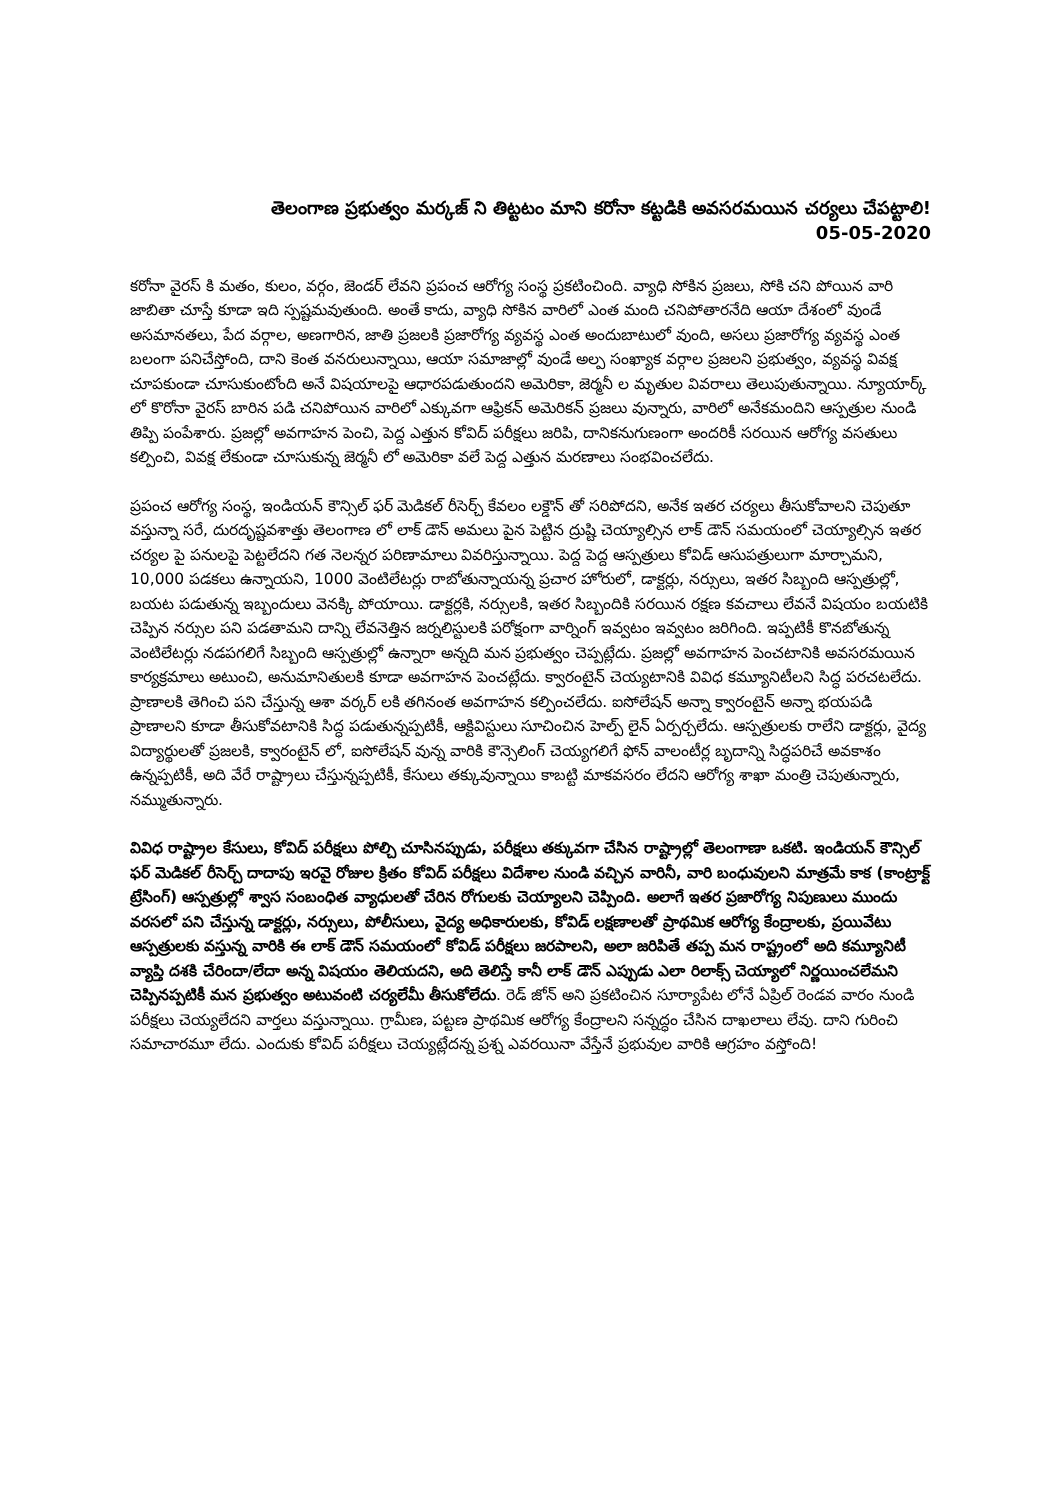తెలంగాణ ప్రభుత్వం మర్కజ్ ని తిట్టటం మాని కరోనా కట్టడికి అవసరమయిన చర్యలు చేపట్టాలి!
05-05-2020
కరోనా వైరస్ కి మతం, కులం, వర్గం, జెండర్ లేవని ప్రపంచ ఆరోగ్య సంస్థ ప్రకటించింది. వ్యాధి సోకిన ప్రజలు, సోకి చని పోయిన వారి జాబితా చూస్తే కూడా ఇది స్పష్టమవుతుంది. అంతే కాదు, వ్యాధి సోకిన వారిలో ఎంత మంది చనిపోతారనేది ఆయా దేశంలో వుండే అసమానతలు, పేద వర్గాల, అణగారిన, జాతి ప్రజలకి ప్రజారోగ్య వ్యవస్థ ఎంత అందుబాటులో వుంది, అసలు ప్రజారోగ్య వ్యవస్థ ఎంత బలంగా పనిచేస్తోంది, దాని కెంత వనరులున్నాయి, ఆయా సమాజాల్లో వుండే అల్ప సంఖ్యాక వర్గాల ప్రజలని ప్రభుత్వం, వ్యవస్థ వివక్ష చూపకుండా చూసుకుంటోంది అనే విషయాలపై ఆధారపడుతుందని అమెరికా, జెర్మనీ ల మృతుల వివరాలు తెలుపుతున్నాయి. న్యూయార్క్ లో కొరోనా వైరస్ బారిన పడి చనిపోయిన వారిలో ఎక్కువగా ఆఫ్రికన్ అమెరికన్ ప్రజలు వున్నారు, వారిలో అనేకమందిని ఆస్పత్రుల నుండి తిప్పి పంపేశారు. ప్రజల్లో అవగాహన పెంచి, పెద్ద ఎత్తున కోవిద్ పరీక్షలు జరిపి, దానికనుగుణంగా అందరికీ సరయిన ఆరోగ్య వసతులు కల్పించి, వివక్ష లేకుండా చూసుకున్న జెర్మనీ లో అమెరికా వలే పెద్ద ఎత్తున మరణాలు సంభవించలేదు.
ప్రపంచ ఆరోగ్య సంస్థ, ఇండియన్ కౌన్సిల్ ఫర్ మెడికల్ రీసెర్చ్ కేవలం లక్డౌన్ తో సరిపోదని, అనేక ఇతర చర్యలు తీసుకోవాలని చెపుతూ వస్తున్నా సరే, దురదృష్టవశాత్తు తెలంగాణ లో లాక్ డౌన్ అమలు పైన పెట్టిన ద్రుష్టి చెయ్యాల్సిన లాక్ డౌన్ సమయంలో చెయ్యాల్సిన ఇతర చర్యల పై పనులపై పెట్టలేదని గత నెలన్నర పరిణామాలు వివరిస్తున్నాయి. పెద్ద పెద్ద ఆస్పత్రులు కోవిడ్ ఆసుపత్రులుగా మార్చామని, 10,000 పడకలు ఉన్నాయని, 1000 వెంటిలేటర్లు రాబోతున్నాయన్న ప్రచార హోరులో, డాక్టర్లు, నర్సులు, ఇతర సిబ్బంది ఆస్పత్రుల్లో, బయట పడుతున్న ఇబ్బందులు వెనక్కి పోయాయి. డాక్టర్లకి, నర్సులకి, ఇతర సిబ్బందికి సరయిన రక్షణ కవచాలు లేవనే విషయం బయటికి చెప్పిన నర్సుల పని పడతామని దాన్ని లేవనెత్తిన జర్నలిస్టులకి పరోక్షంగా వార్నింగ్ ఇవ్వటం ఇవ్వటం జరిగింది. ఇప్పటికీ కొనబోతున్న వెంటిలేటర్లు నడపగలిగే సిబ్బంది ఆస్పత్రుల్లో ఉన్నారా అన్నది మన ప్రభుత్వం చెప్పట్లేదు. ప్రజల్లో అవగాహన పెంచటానికి అవసరమయిన కార్యక్రమాలు అటుంచి, అనుమానితులకి కూడా అవగాహన పెంచట్లేదు. క్వారంటైన్ చెయ్యటానికి వివిధ కమ్యూనిటీలని సిద్ధ పరచటలేదు. ప్రాణాలకి తెగించి పని చేస్తున్న ఆశా వర్కర్ లకి తగినంత అవగాహన కల్పించలేదు. ఐసోలేషన్ అన్నా క్వారంటైన్ అన్నా భయపడి ప్రాణాలని కూడా తీసుకోవటానికి సిద్ధ పడుతున్నప్పటికీ, ఆక్టివిస్టులు సూచించిన హెల్ప్ లైన్ ఏర్పర్చలేదు. ఆస్పత్రులకు రాలేని డాక్టర్లు, వైద్య విద్యార్థులతో ప్రజలకి, క్వారంటైన్ లో, ఐసోలేషన్ వున్న వారికి కౌన్సెలింగ్ చెయ్యగలిగే ఫోన్ వాలంటీర్ల బృదాన్ని సిద్ధపరిచే అవకాశం ఉన్నప్పటికీ, అది వేరే రాష్ట్రాలు చేస్తున్నప్పటికీ, కేసులు తక్కువున్నాయి కాబట్టి మాకవసరం లేదని ఆరోగ్య శాఖా మంత్రి చెపుతున్నారు, నమ్ముతున్నారు.
వివిధ రాష్ట్రాల కేసులు, కోవిద్ పరీక్షలు పోల్చి చూసినప్పుడు, పరీక్షలు తక్కువగా చేసిన రాష్ట్రాల్లో తెలంగాణా ఒకటి. ఇండియన్ కౌన్సిల్ ఫర్ మెడికల్ రీసెర్చ్ దాదాపు ఇరవై రోజుల క్రితం కోవిద్ పరీక్షలు విదేశాల నుండి వచ్చిన వారినీ, వారి బంధువులని మాత్రమే కాక (కాంట్రాక్ట్ ట్రేసింగ్) ఆస్పత్రుల్లో శ్వాస సంబంధిత వ్యాధులతో చేరిన రోగులకు చెయ్యాలని చెప్పింది. అలాగే ఇతర ప్రజారోగ్య నిపుణులు ముందు వరసలో పని చేస్తున్న డాక్టర్లు, నర్సులు, పోలీసులు, వైద్య అధికారులకు, కోవిడ్ లక్షణాలతో ప్రాథమిక ఆరోగ్య కేంద్రాలకు, ప్రయివేటు ఆస్పత్రులకు వస్తున్న వారికి ఈ లాక్ డౌన్ సమయంలో కోవిడ్ పరీక్షలు జరపాలని, అలా జరిపితే తప్ప మన రాష్ట్రంలో అది కమ్యూనిటీ వ్యాప్తి దశకి చేరిందా/లేదా అన్న విషయం తెలియదని, అది తెలిస్తే కానీ లాక్ డౌన్ ఎప్పుడు ఎలా రిలాక్స్ చెయ్యాలో నిర్ణయించలేమని చెప్పినప్పటికీ మన ప్రభుత్వం అటువంటి చర్యలేమీ తీసుకోలేదు. రెడ్ జోన్ అని ప్రకటించిన సూర్యాపేట లోనే ఏప్రిల్ రెండవ వారం నుండి పరీక్షలు చెయ్యలేదని వార్తలు వస్తున్నాయి. గ్రామీణ, పట్టణ ప్రాథమిక ఆరోగ్య కేంద్రాలని సన్నద్ధం చేసిన దాఖలాలు లేవు. దాని గురించి సమాచారమూ లేదు. ఎందుకు కోవిద్ పరీక్షలు చెయ్యట్లేదన్న ప్రశ్న ఎవరయినా వేస్తేనే ప్రభువుల వారికి ఆగ్రహం వస్తోంది!